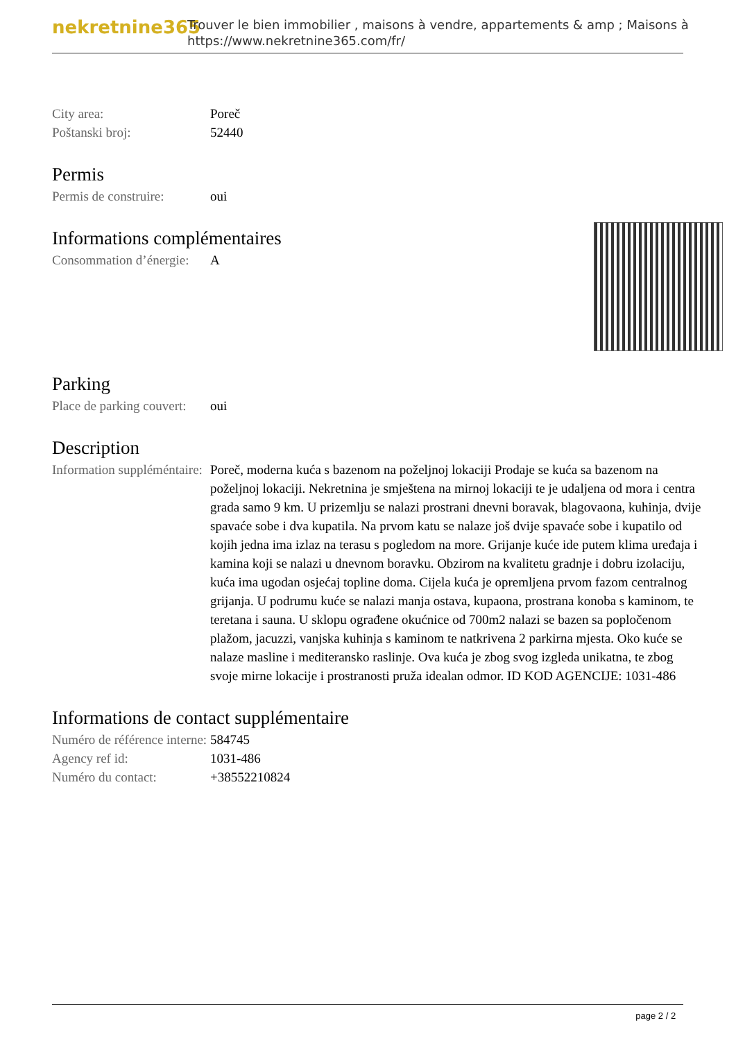nekretnine365
Trouver le bien immobilier , maisons à vendre, appartements & amp ; Maisons à
https://www.nekretnine365.com/fr/
| City area: | Poreč |
| Poštanski broj: | 52440 |
Permis
| Permis de construire: | oui |
Informations complémentaires
| Consommation d’énergie: | A |
Parking
| Place de parking couvert: | oui |
Description
| Information suppléméntaire: | Poreč, moderna kuća s bazenom na poželjnoj lokaciji Prodaje se kuća sa bazenom na poželjnoj lokaciji. Nekretnina je smještena na mirnoj lokaciji te je udaljena od mora i centra grada samo 9 km. U prizemlju se nalazi prostrani dnevni boravak, blagovaona, kuhinja, dvije spavaće sobe i dva kupatila. Na prvom katu se nalaze još dvije spavaće sobe i kupatilo od kojih jedna ima izlaz na terasu s pogledom na more. Grijanje kuće ide putem klima uređaja i kamina koji se nalazi u dnevnom boravku. Obzirom na kvalitetu gradnje i dobru izolaciju, kuća ima ugodan osjećaj topline doma. Cijela kuća je opremljena prvom fazom centralnog grijanja. U podrumu kuće se nalazi manja ostava, kupaona, prostrana konoba s kaminom, te teretana i sauna. U sklopu ograđene okućnice od 700m2 nalazi se bazen sa popločenom plažom, jacuzzi, vanjska kuhinja s kaminom te natkrivena 2 parkirna mjesta. Oko kuće se nalaze masline i mediteransko raslinje. Ova kuća je zbog svog izgleda unikatna, te zbog svoje mirne lokacije i prostranosti pruža idealan odmor. ID KOD AGENCIJE: 1031-486 |
Informations de contact supplémentaire
| Numéro de référence interne: | 584745 |
| Agency ref id: | 1031-486 |
| Numéro du contact: | +38552210824 |
page 2 / 2